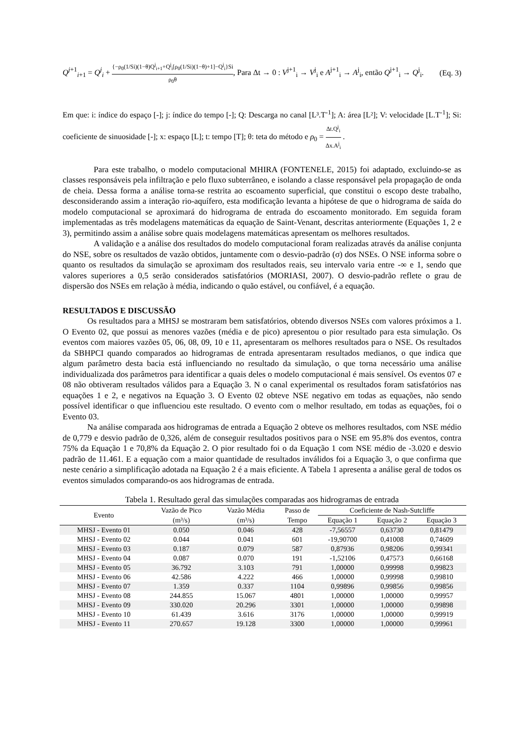Q<sup>j+1</sup><sub>i+1</sub> = Q<sup>j</sup><sub>i</sub> + {−ρ<sub>0</sub>(1/Si)(1−θ)Q<sup>j</sup><sub>i+1</sub>+Q<sup>j</sup><sub>i</sub>[ρ<sub>0</sub>(1/Si)(1−θ)+1]−Q<sup>j</sup><sub>i</sub>}Si ρ<sub>0</sub>θ, Para Δt → 0 : V<sup>j+1</sup><sub>i</sub> → V<sup>j</sup><sub>i</sub> e A<sup>j+1</sup><sub>i</sub> → A<sup>j</sup><sub>i</sub>, então Q<sup>j+1</sup><sub>i</sub> → Q<sup>j</sup><sub>i</sub>.
(Eq. 3)
Em que: i: índice do espaço [-]; j: índice do tempo [-]; Q: Descarga no canal [L³.T<sup>-1</sup>]; A: área [L²]; V: velocidade [L.T<sup>-1</sup>]; Si: coeficiente de sinuosidade [-]; x: espaço [L]; t: tempo [T]; θ: teta do método e ρ<sub>0</sub> = Δt.Q<sup>j</sup><sub>i</sub> Δx.A<sup>j</sup><sub>i</sub> .
Para este trabalho, o modelo computacional MHIRA (FONTENELE, 2015) foi adaptado, excluindo-se as classes responsáveis pela infiltração e pelo fluxo subterrâneo, e isolando a classe responsável pela propagação de onda de cheia. Dessa forma a análise torna-se restrita ao escoamento superficial, que constitui o escopo deste trabalho, desconsiderando assim a interação rio-aquífero, esta modificação levanta a hipótese de que o hidrograma de saída do modelo computacional se aproximará do hidrograma de entrada do escoamento monitorado. Em seguida foram implementadas as três modelagens matemáticas da equação de Saint-Venant, descritas anteriormente (Equações 1, 2 e 3), permitindo assim a análise sobre quais modelagens matemáticas apresentam os melhores resultados.
A validação e a análise dos resultados do modelo computacional foram realizadas através da análise conjunta do NSE, sobre os resultados de vazão obtidos, juntamente com o desvio-padrão (σ) dos NSEs. O NSE informa sobre o quanto os resultados da simulação se aproximam dos resultados reais, seu intervalo varia entre -∞ e 1, sendo que valores superiores a 0,5 serão considerados satisfatórios (MORIASI, 2007). O desvio-padrão reflete o grau de dispersão dos NSEs em relação à média, indicando o quão estável, ou confiável, é a equação.
RESULTADOS E DISCUSSÃO
Os resultados para a MHSJ se mostraram bem satisfatórios, obtendo diversos NSEs com valores próximos a 1. O Evento 02, que possui as menores vazões (média e de pico) apresentou o pior resultado para esta simulação. Os eventos com maiores vazões 05, 06, 08, 09, 10 e 11, apresentaram os melhores resultados para o NSE. Os resultados da SBHPCI quando comparados ao hidrogramas de entrada apresentaram resultados medianos, o que indica que algum parâmetro desta bacia está influenciando no resultado da simulação, o que torna necessário uma análise individualizada dos parâmetros para identificar a quais deles o modelo computacional é mais sensível. Os eventos 07 e 08 não obtiveram resultados válidos para a Equação 3. N o canal experimental os resultados foram satisfatórios nas equações 1 e 2, e negativos na Equação 3. O Evento 02 obteve NSE negativo em todas as equações, não sendo possível identificar o que influenciou este resultado. O evento com o melhor resultado, em todas as equações, foi o Evento 03.
Na análise comparada aos hidrogramas de entrada a Equação 2 obteve os melhores resultados, com NSE médio de 0,779 e desvio padrão de 0,326, além de conseguir resultados positivos para o NSE em 95.8% dos eventos, contra 75% da Equação 1 e 70,8% da Equação 2. O pior resultado foi o da Equação 1 com NSE médio de -3.020 e desvio padrão de 11.461. E a equação com a maior quantidade de resultados inválidos foi a Equação 3, o que confirma que neste cenário a simplificação adotada na Equação 2 é a mais eficiente. A Tabela 1 apresenta a análise geral de todos os eventos simulados comparando-os aos hidrogramas de entrada.
Tabela 1. Resultado geral das simulações comparadas aos hidrogramas de entrada
| Evento | Vazão de Pico | Vazão Média | Passo de | Coeficiente de Nash-Sutcliffe | | |
| --- | --- | --- | --- | --- | --- | --- |
| | (m³/s) | (m³/s) | Tempo | Equação 1 | Equação 2 | Equação 3 |
| MHSJ - Evento 01 | 0.050 | 0.046 | 428 | -7,56557 | 0,63730 | 0,81479 |
| MHSJ - Evento 02 | 0.044 | 0.041 | 601 | -19,90700 | 0,41008 | 0,74609 |
| MHSJ - Evento 03 | 0.187 | 0.079 | 587 | 0,87936 | 0,98206 | 0,99341 |
| MHSJ - Evento 04 | 0.087 | 0.070 | 191 | -1,52106 | 0,47573 | 0,66168 |
| MHSJ - Evento 05 | 36.792 | 3.103 | 791 | 1,00000 | 0,99998 | 0,99823 |
| MHSJ - Evento 06 | 42.586 | 4.222 | 466 | 1,00000 | 0,99998 | 0,99810 |
| MHSJ - Evento 07 | 1.359 | 0.337 | 1104 | 0,99896 | 0,99856 | 0,99856 |
| MHSJ - Evento 08 | 244.855 | 15.067 | 4801 | 1,00000 | 1,00000 | 0,99957 |
| MHSJ - Evento 09 | 330.020 | 20.296 | 3301 | 1,00000 | 1,00000 | 0,99898 |
| MHSJ - Evento 10 | 61.439 | 3.616 | 3176 | 1,00000 | 1,00000 | 0,99919 |
| MHSJ - Evento 11 | 270.657 | 19.128 | 3300 | 1,00000 | 1,00000 | 0,99961 |